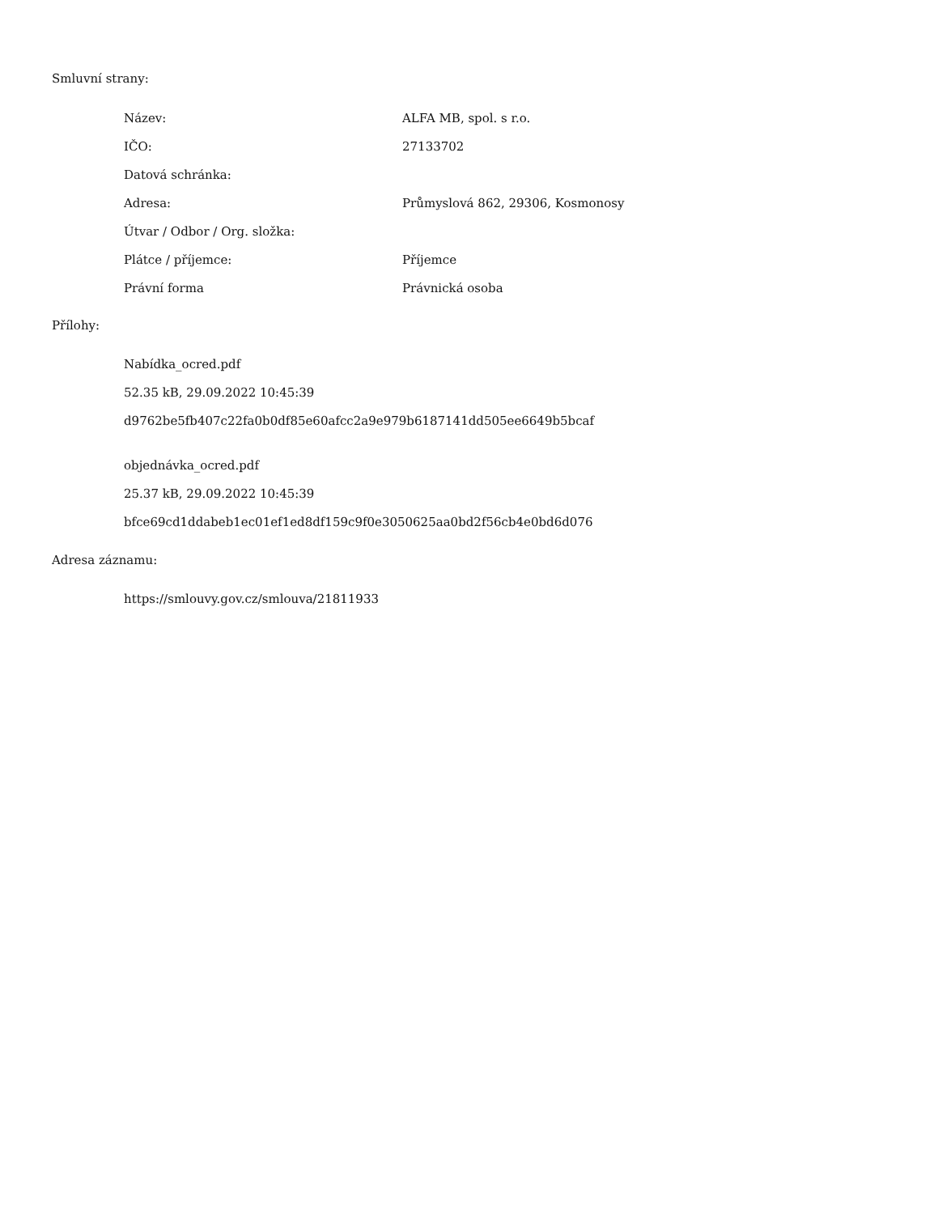Smluvní strany:
| Název: | ALFA MB, spol. s r.o. |
| IČO: | 27133702 |
| Datová schránka: | |
| Adresa: | Průmyslová 862, 29306, Kosmonosy |
| Útvar / Odbor / Org. složka: | |
| Plátce / příjemce: | Příjemce |
| Právní forma | Právnická osoba |
Přílohy:
Nabídka_ocred.pdf
52.35 kB, 29.09.2022 10:45:39
d9762be5fb407c22fa0b0df85e60afcc2a9e979b6187141dd505ee6649b5bcaf
objednávka_ocred.pdf
25.37 kB, 29.09.2022 10:45:39
bfce69cd1ddabeb1ec01ef1ed8df159c9f0e3050625aa0bd2f56cb4e0bd6d076
Adresa záznamu:
https://smlouvy.gov.cz/smlouva/21811933